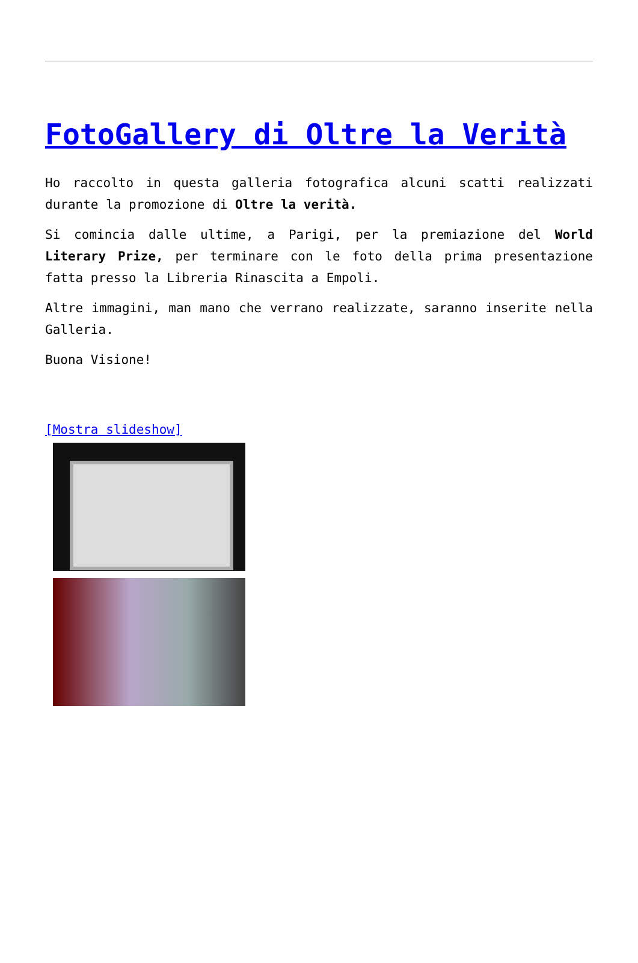FotoGallery di Oltre la Verità
Ho raccolto in questa galleria fotografica alcuni scatti realizzati durante la promozione di Oltre la verità.
Si comincia dalle ultime, a Parigi, per la premiazione del World Literary Prize, per terminare con le foto della prima presentazione fatta presso la Libreria Rinascita a Empoli.
Altre immagini, man mano che verrano realizzate, saranno inserite nella Galleria.
Buona Visione!
[Mostra slideshow]